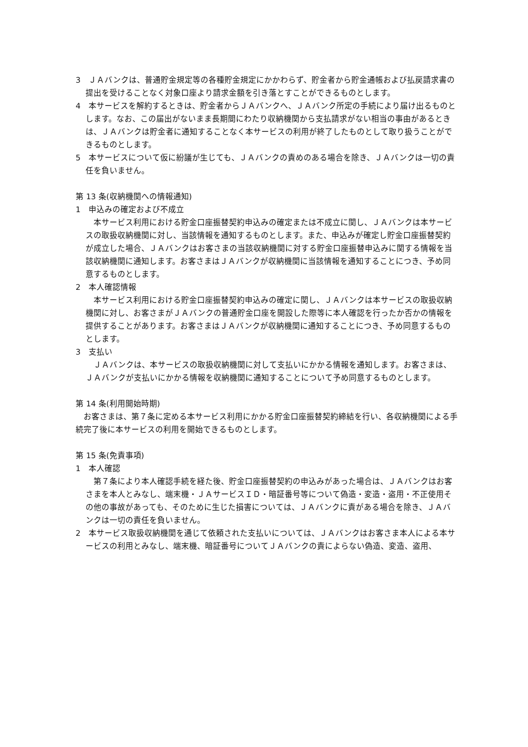3　ＪＡバンクは、普通貯金規定等の各種貯金規定にかかわらず、貯金者から貯金通帳および払戻請求書の提出を受けることなく対象口座より請求金額を引き落とすことができるものとします。
4　本サービスを解約するときは、貯金者からＪＡバンクへ、ＪＡバンク所定の手続により届け出るものとします。なお、この届出がないまま長期間にわたり収納機関から支払請求がない相当の事由があるときは、ＪＡバンクは貯金者に通知することなく本サービスの利用が終了したものとして取り扱うことができるものとします。
5　本サービスについて仮に紛議が生じても、ＪＡバンクの責めのある場合を除き、ＪＡバンクは一切の責任を負いません。
第 13 条(収納機関への情報通知)
1　申込みの確定および不成立
　本サービス利用における貯金口座振替契約申込みの確定または不成立に関し、ＪＡバンクは本サービスの取扱収納機関に対し、当該情報を通知するものとします。また、申込みが確定し貯金口座振替契約が成立した場合、ＪＡバンクはお客さまの当該収納機関に対する貯金口座振替申込みに関する情報を当該収納機関に通知します。お客さまはＪＡバンクが収納機関に当該情報を通知することにつき、予め同意するものとします。
2　本人確認情報
　本サービス利用における貯金口座振替契約申込みの確定に関し、ＪＡバンクは本サービスの取扱収納機関に対し、お客さまがＪＡバンクの普通貯金口座を開設した際等に本人確認を行ったか否かの情報を提供することがあります。お客さまはＪＡバンクが収納機関に通知することにつき、予め同意するものとします。
3　支払い
　ＪＡバンクは、本サービスの取扱収納機関に対して支払いにかかる情報を通知します。お客さまは、ＪＡバンクが支払いにかかる情報を収納機関に通知することについて予め同意するものとします。
第 14 条(利用開始時期)
　お客さまは、第７条に定める本サービス利用にかかる貯金口座振替契約締結を行い、各収納機関による手続完了後に本サービスの利用を開始できるものとします。
第 15 条(免責事項)
1　本人確認
　第７条により本人確認手続を経た後、貯金口座振替契約の申込みがあった場合は、ＪＡバンクはお客さまを本人とみなし、端末機・ＪＡサービスＩＤ・暗証番号等について偽造・変造・盗用・不正使用その他の事故があっても、そのために生じた損害については、ＪＡバンクに責がある場合を除き、ＪＡバンクは一切の責任を負いません。
2　本サービス取扱収納機関を通じて依頼された支払いについては、ＪＡバンクはお客さま本人による本サービスの利用とみなし、端末機、暗証番号についてＪＡバンクの責によらない偽造、変造、盗用、